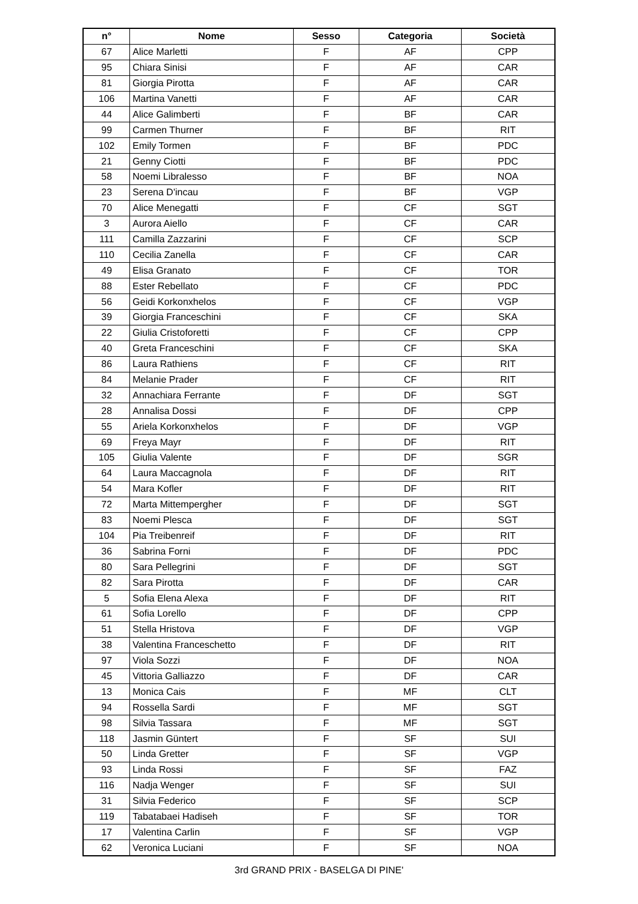| n° | Nome | Sesso | Categoria | Società |
| --- | --- | --- | --- | --- |
| 67 | Alice Marletti | F | AF | CPP |
| 95 | Chiara Sinisi | F | AF | CAR |
| 81 | Giorgia Pirotta | F | AF | CAR |
| 106 | Martina Vanetti | F | AF | CAR |
| 44 | Alice Galimberti | F | BF | CAR |
| 99 | Carmen Thurner | F | BF | RIT |
| 102 | Emily Tormen | F | BF | PDC |
| 21 | Genny Ciotti | F | BF | PDC |
| 58 | Noemi Libralesso | F | BF | NOA |
| 23 | Serena D'incau | F | BF | VGP |
| 70 | Alice Menegatti | F | CF | SGT |
| 3 | Aurora Aiello | F | CF | CAR |
| 111 | Camilla Zazzarini | F | CF | SCP |
| 110 | Cecilia Zanella | F | CF | CAR |
| 49 | Elisa Granato | F | CF | TOR |
| 88 | Ester Rebellato | F | CF | PDC |
| 56 | Geidi Korkonxhelos | F | CF | VGP |
| 39 | Giorgia Franceschini | F | CF | SKA |
| 22 | Giulia Cristoforetti | F | CF | CPP |
| 40 | Greta Franceschini | F | CF | SKA |
| 86 | Laura Rathiens | F | CF | RIT |
| 84 | Melanie Prader | F | CF | RIT |
| 32 | Annachiara Ferrante | F | DF | SGT |
| 28 | Annalisa Dossi | F | DF | CPP |
| 55 | Ariela Korkonxhelos | F | DF | VGP |
| 69 | Freya Mayr | F | DF | RIT |
| 105 | Giulia Valente | F | DF | SGR |
| 64 | Laura Maccagnola | F | DF | RIT |
| 54 | Mara Kofler | F | DF | RIT |
| 72 | Marta Mittempergher | F | DF | SGT |
| 83 | Noemi Plesca | F | DF | SGT |
| 104 | Pia Treibenreif | F | DF | RIT |
| 36 | Sabrina Forni | F | DF | PDC |
| 80 | Sara Pellegrini | F | DF | SGT |
| 82 | Sara Pirotta | F | DF | CAR |
| 5 | Sofia Elena Alexa | F | DF | RIT |
| 61 | Sofia Lorello | F | DF | CPP |
| 51 | Stella Hristova | F | DF | VGP |
| 38 | Valentina Franceschetto | F | DF | RIT |
| 97 | Viola Sozzi | F | DF | NOA |
| 45 | Vittoria Galliazzo | F | DF | CAR |
| 13 | Monica Cais | F | MF | CLT |
| 94 | Rossella Sardi | F | MF | SGT |
| 98 | Silvia Tassara | F | MF | SGT |
| 118 | Jasmin Güntert | F | SF | SUI |
| 50 | Linda Gretter | F | SF | VGP |
| 93 | Linda Rossi | F | SF | FAZ |
| 116 | Nadja Wenger | F | SF | SUI |
| 31 | Silvia Federico | F | SF | SCP |
| 119 | Tabatabaei Hadiseh | F | SF | TOR |
| 17 | Valentina Carlin | F | SF | VGP |
| 62 | Veronica Luciani | F | SF | NOA |
3rd GRAND PRIX - BASELGA DI PINE'